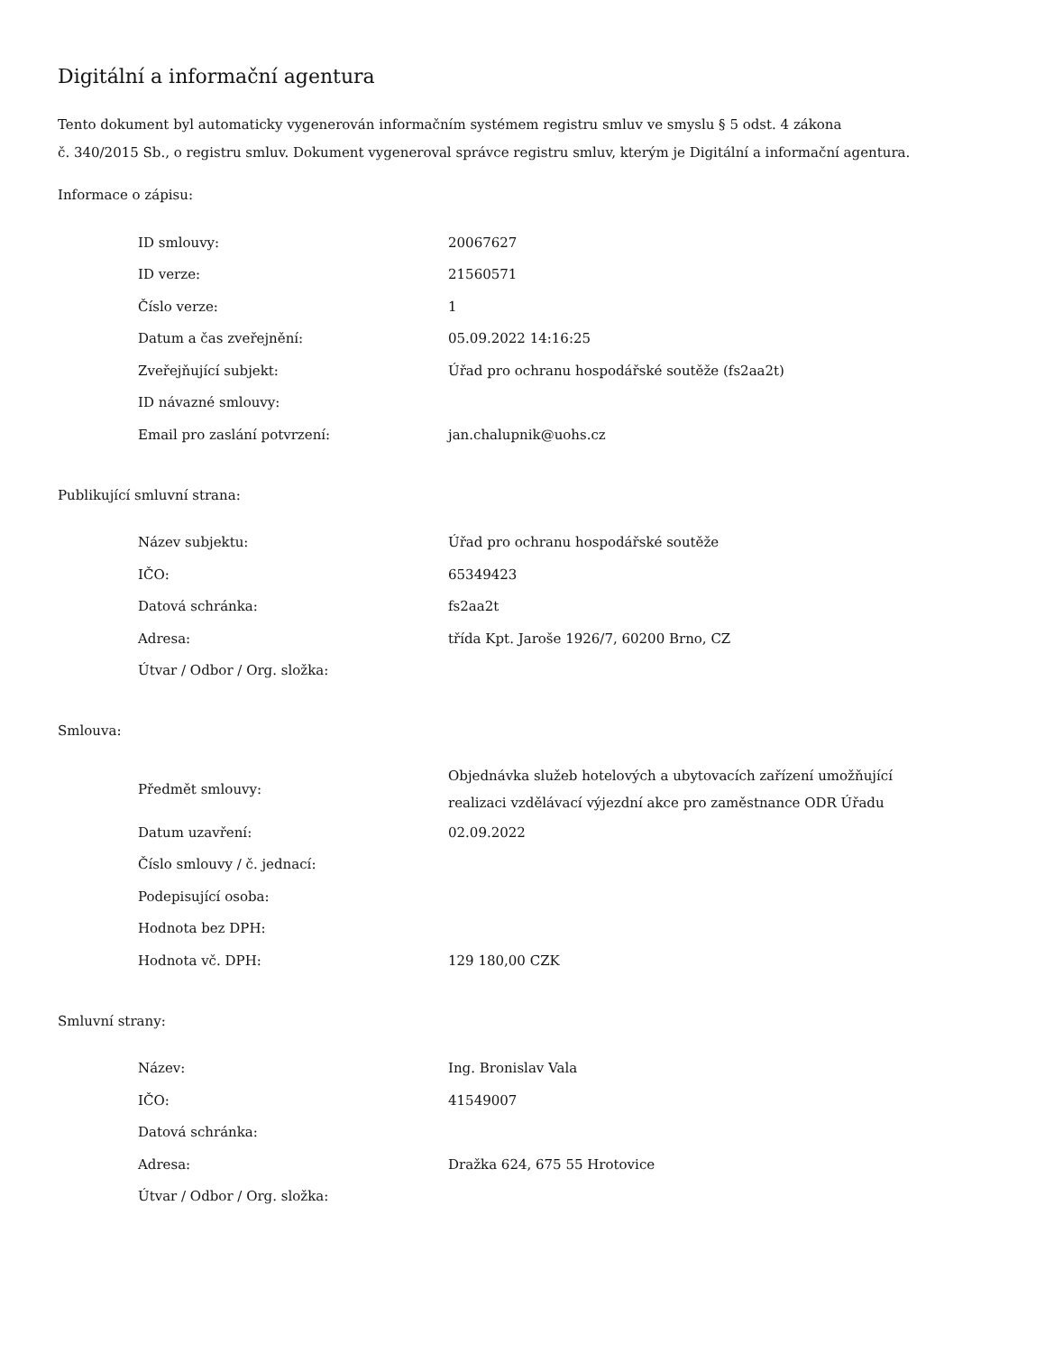Digitální a informační agentura
Tento dokument byl automaticky vygenerován informačním systémem registru smluv ve smyslu § 5 odst. 4 zákona
č. 340/2015 Sb., o registru smluv. Dokument vygeneroval správce registru smluv, kterým je Digitální a informační agentura.
Informace o zápisu:
| ID smlouvy: | 20067627 |
| ID verze: | 21560571 |
| Číslo verze: | 1 |
| Datum a čas zveřejnění: | 05.09.2022 14:16:25 |
| Zveřejňující subjekt: | Úřad pro ochranu hospodářské soutěže (fs2aa2t) |
| ID návazné smlouvy: | |
| Email pro zaslání potvrzení: | jan.chalupnik@uohs.cz |
Publikující smluvní strana:
| Název subjektu: | Úřad pro ochranu hospodářské soutěže |
| IČO: | 65349423 |
| Datová schránka: | fs2aa2t |
| Adresa: | třída Kpt. Jaroše 1926/7, 60200 Brno, CZ |
| Útvar / Odbor / Org. složka: | |
Smlouva:
| Předmět smlouvy: | Objednávka služeb hotelových a ubytovacích zařízení umožňující realizaci vzdělávací výjezdní akce pro zaměstnance ODR Úřadu |
| Datum uzavření: | 02.09.2022 |
| Číslo smlouvy / č. jednací: | |
| Podepisující osoba: | |
| Hodnota bez DPH: | |
| Hodnota vč. DPH: | 129 180,00 CZK |
Smluvní strany:
| Název: | Ing. Bronislav Vala |
| IČO: | 41549007 |
| Datová schránka: | |
| Adresa: | Dražka 624, 675 55 Hrotovice |
| Útvar / Odbor / Org. složka: | |